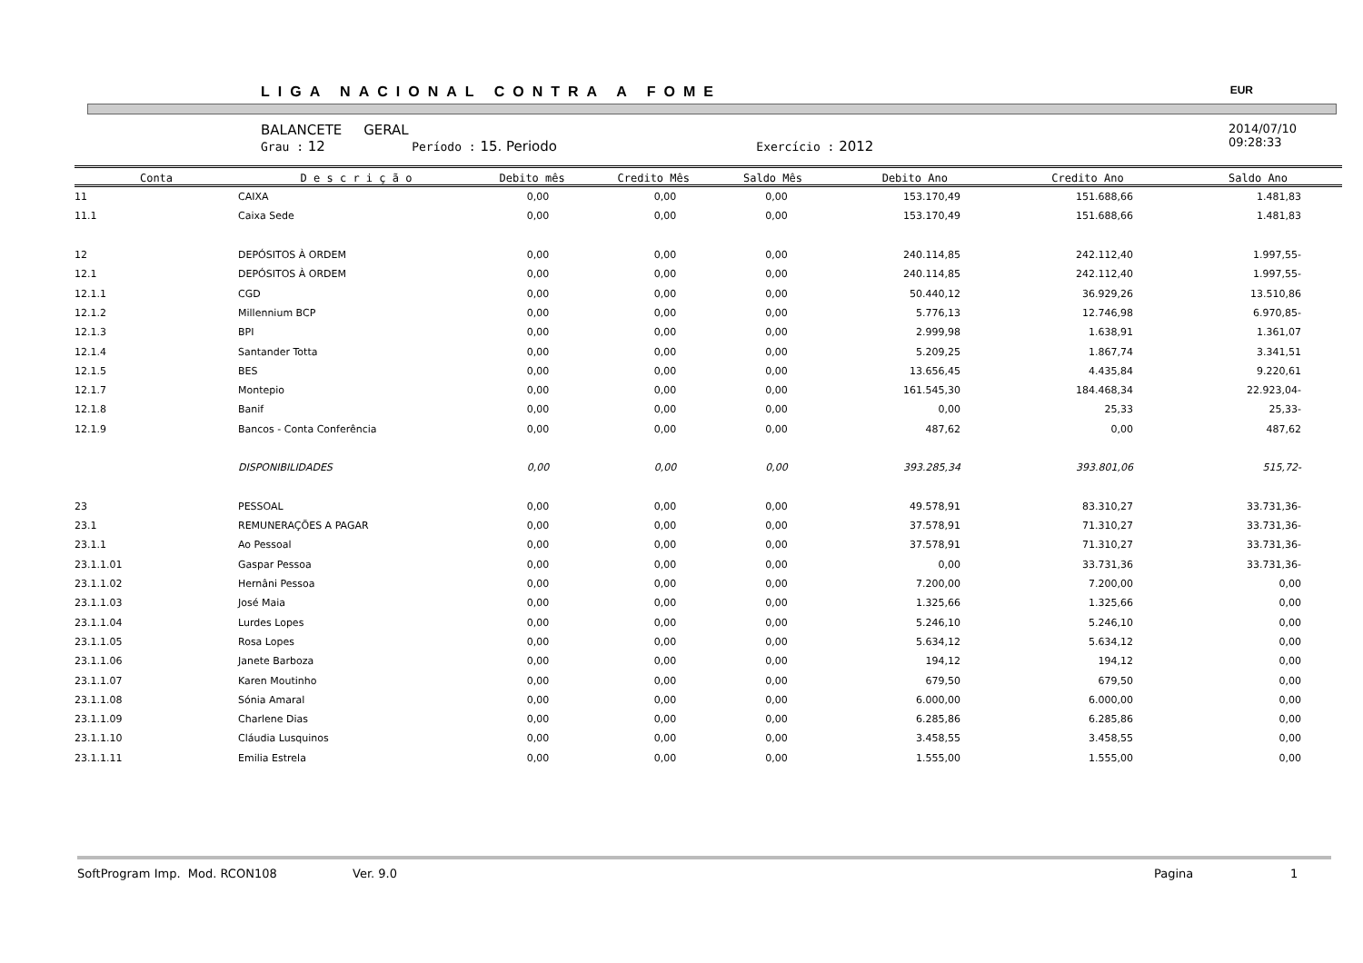LIGA NACIONAL CONTRA A FOME EUR
BALANCETE GERAL
Grau : 12 Período : 15. Periodo Exercício : 2012
2014/07/10
09:28:33
| Conta | D e s c r i ç ã o | Debito mês | Credito Mês | Saldo Mês | Debito Ano | Credito Ano | Saldo Ano |
| --- | --- | --- | --- | --- | --- | --- | --- |
| 11 | CAIXA | 0,00 | 0,00 | 0,00 | 153.170,49 | 151.688,66 | 1.481,83 |
| 11.1 | Caixa Sede | 0,00 | 0,00 | 0,00 | 153.170,49 | 151.688,66 | 1.481,83 |
| 12 | DEPÓSITOS À ORDEM | 0,00 | 0,00 | 0,00 | 240.114,85 | 242.112,40 | 1.997,55- |
| 12.1 | DEPÓSITOS À ORDEM | 0,00 | 0,00 | 0,00 | 240.114,85 | 242.112,40 | 1.997,55- |
| 12.1.1 | CGD | 0,00 | 0,00 | 0,00 | 50.440,12 | 36.929,26 | 13.510,86 |
| 12.1.2 | Millennium BCP | 0,00 | 0,00 | 0,00 | 5.776,13 | 12.746,98 | 6.970,85- |
| 12.1.3 | BPI | 0,00 | 0,00 | 0,00 | 2.999,98 | 1.638,91 | 1.361,07 |
| 12.1.4 | Santander Totta | 0,00 | 0,00 | 0,00 | 5.209,25 | 1.867,74 | 3.341,51 |
| 12.1.5 | BES | 0,00 | 0,00 | 0,00 | 13.656,45 | 4.435,84 | 9.220,61 |
| 12.1.7 | Montepio | 0,00 | 0,00 | 0,00 | 161.545,30 | 184.468,34 | 22.923,04- |
| 12.1.8 | Banif | 0,00 | 0,00 | 0,00 | 0,00 | 25,33 | 25,33- |
| 12.1.9 | Bancos - Conta Conferência | 0,00 | 0,00 | 0,00 | 487,62 | 0,00 | 487,62 |
| | DISPONIBILIDADES | 0,00 | 0,00 | 0,00 | 393.285,34 | 393.801,06 | 515,72- |
| 23 | PESSOAL | 0,00 | 0,00 | 0,00 | 49.578,91 | 83.310,27 | 33.731,36- |
| 23.1 | REMUNERAÇÕES A PAGAR | 0,00 | 0,00 | 0,00 | 37.578,91 | 71.310,27 | 33.731,36- |
| 23.1.1 | Ao Pessoal | 0,00 | 0,00 | 0,00 | 37.578,91 | 71.310,27 | 33.731,36- |
| 23.1.1.01 | Gaspar Pessoa | 0,00 | 0,00 | 0,00 | 0,00 | 33.731,36 | 33.731,36- |
| 23.1.1.02 | Hernâni Pessoa | 0,00 | 0,00 | 0,00 | 7.200,00 | 7.200,00 | 0,00 |
| 23.1.1.03 | José Maia | 0,00 | 0,00 | 0,00 | 1.325,66 | 1.325,66 | 0,00 |
| 23.1.1.04 | Lurdes Lopes | 0,00 | 0,00 | 0,00 | 5.246,10 | 5.246,10 | 0,00 |
| 23.1.1.05 | Rosa Lopes | 0,00 | 0,00 | 0,00 | 5.634,12 | 5.634,12 | 0,00 |
| 23.1.1.06 | Janete Barboza | 0,00 | 0,00 | 0,00 | 194,12 | 194,12 | 0,00 |
| 23.1.1.07 | Karen Moutinho | 0,00 | 0,00 | 0,00 | 679,50 | 679,50 | 0,00 |
| 23.1.1.08 | Sónia Amaral | 0,00 | 0,00 | 0,00 | 6.000,00 | 6.000,00 | 0,00 |
| 23.1.1.09 | Charlene Dias | 0,00 | 0,00 | 0,00 | 6.285,86 | 6.285,86 | 0,00 |
| 23.1.1.10 | Cláudia Lusquinos | 0,00 | 0,00 | 0,00 | 3.458,55 | 3.458,55 | 0,00 |
| 23.1.1.11 | Emilia Estrela | 0,00 | 0,00 | 0,00 | 1.555,00 | 1.555,00 | 0,00 |
SoftProgram Imp. Mod. RCON108 Ver. 9.0 Pagina 1